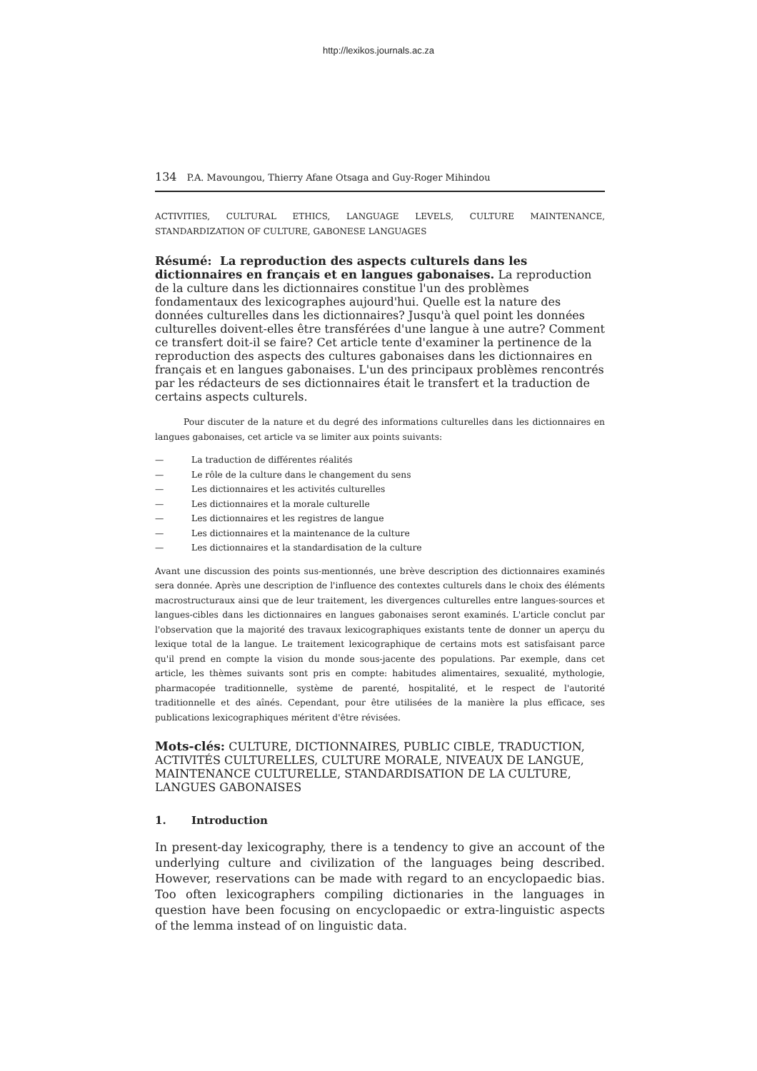http://lexikos.journals.ac.za
134 P.A. Mavoungou, Thierry Afane Otsaga and Guy-Roger Mihindou
ACTIVITIES, CULTURAL ETHICS, LANGUAGE LEVELS, CULTURE MAINTENANCE, STANDARDIZATION OF CULTURE, GABONESE LANGUAGES
Résumé: La reproduction des aspects culturels dans les dictionnaires en français et en langues gabonaises.
La reproduction de la culture dans les dictionnaires constitue l'un des problèmes fondamentaux des lexicographes aujourd'hui. Quelle est la nature des données culturelles dans les dictionnaires? Jusqu'à quel point les données culturelles doivent-elles être transférées d'une langue à une autre? Comment ce transfert doit-il se faire? Cet article tente d'examiner la pertinence de la reproduction des aspects des cultures gabonaises dans les dictionnaires en français et en langues gabonaises. L'un des principaux problèmes rencontrés par les rédacteurs de ses dictionnaires était le transfert et la traduction de certains aspects culturels.
Pour discuter de la nature et du degré des informations culturelles dans les dictionnaires en langues gabonaises, cet article va se limiter aux points suivants:
— La traduction de différentes réalités
— Le rôle de la culture dans le changement du sens
— Les dictionnaires et les activités culturelles
— Les dictionnaires et la morale culturelle
— Les dictionnaires et les registres de langue
— Les dictionnaires et la maintenance de la culture
— Les dictionnaires et la standardisation de la culture
Avant une discussion des points sus-mentionnés, une brève description des dictionnaires examinés sera donnée. Après une description de l'influence des contextes culturels dans le choix des éléments macrostructuraux ainsi que de leur traitement, les divergences culturelles entre langues-sources et langues-cibles dans les dictionnaires en langues gabonaises seront examinés. L'article conclut par l'observation que la majorité des travaux lexicographiques existants tente de donner un aperçu du lexique total de la langue. Le traitement lexicographique de certains mots est satisfaisant parce qu'il prend en compte la vision du monde sous-jacente des populations. Par exemple, dans cet article, les thèmes suivants sont pris en compte: habitudes alimentaires, sexualité, mythologie, pharmacopée traditionnelle, système de parenté, hospitalité, et le respect de l'autorité traditionnelle et des aînés. Cependant, pour être utilisées de la manière la plus efficace, ses publications lexicographiques méritent d'être révisées.
Mots-clés:
CULTURE, DICTIONNAIRES, PUBLIC CIBLE, TRADUCTION, ACTIVITÉS CULTURELLES, CULTURE MORALE, NIVEAUX DE LANGUE, MAINTENANCE CULTURELLE, STANDARDISATION DE LA CULTURE, LANGUES GABONAISES
1. Introduction
In present-day lexicography, there is a tendency to give an account of the underlying culture and civilization of the languages being described. However, reservations can be made with regard to an encyclopaedic bias. Too often lexicographers compiling dictionaries in the languages in question have been focusing on encyclopaedic or extra-linguistic aspects of the lemma instead of on linguistic data.